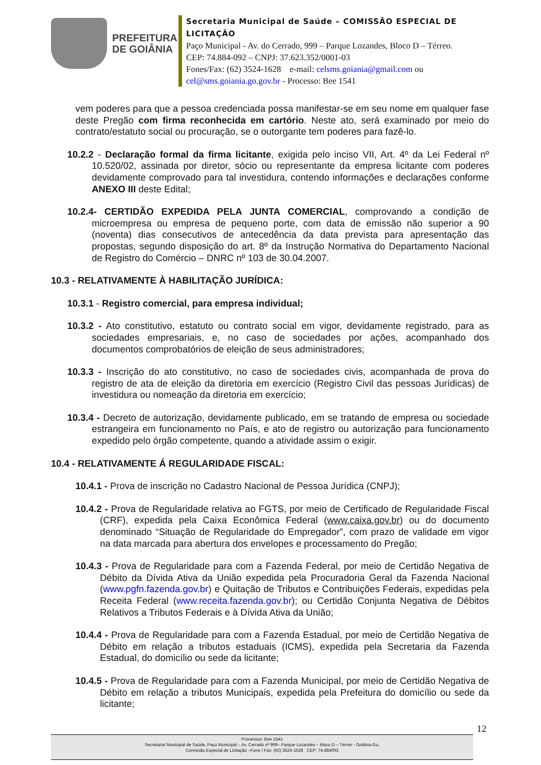PREFEITURA
DE GOIÂNIA
Secretaria Municipal de Saúde – COMISSÃO ESPECIAL DE LICITAÇÃO
Paço Municipal - Av. do Cerrado, 999 – Parque Lozandes, Bloco D – Térreo. CEP: 74.884-092 – CNPJ: 37.623.352/0001-03
Fones/Fax: (62) 3524-1628 e-mail: celsms.goiania@gmail.com ou cel@sms.goiania.go.gov.br - Processo: Bee 1541
vem poderes para que a pessoa credenciada possa manifestar-se em seu nome em qualquer fase deste Pregão com firma reconhecida em cartório. Neste ato, será examinado por meio do contrato/estatuto social ou procuração, se o outorgante tem poderes para fazê-lo.
10.2.2 - Declaração formal da firma licitante, exigida pelo inciso VII, Art. 4º da Lei Federal nº 10.520/02, assinada por diretor, sócio ou representante da empresa licitante com poderes devidamente comprovado para tal investidura, contendo informações e declarações conforme ANEXO III deste Edital;
10.2.4- CERTIDÃO EXPEDIDA PELA JUNTA COMERCIAL, comprovando a condição de microempresa ou empresa de pequeno porte, com data de emissão não superior a 90 (noventa) dias consecutivos de antecedência da data prevista para apresentação das propostas, segundo disposição do art. 8º da Instrução Normativa do Departamento Nacional de Registro do Comércio – DNRC nº 103 de 30.04.2007.
10.3 - RELATIVAMENTE À HABILITAÇÃO JURÍDICA:
10.3.1 - Registro comercial, para empresa individual;
10.3.2 - Ato constitutivo, estatuto ou contrato social em vigor, devidamente registrado, para as sociedades empresariais, e, no caso de sociedades por ações, acompanhado dos documentos comprobatórios de eleição de seus administradores;
10.3.3 - Inscrição do ato constitutivo, no caso de sociedades civis, acompanhada de prova do registro de ata de eleição da diretoria em exercício (Registro Civil das pessoas Jurídicas) de investidura ou nomeação da diretoria em exercício;
10.3.4 - Decreto de autorização, devidamente publicado, em se tratando de empresa ou sociedade estrangeira em funcionamento no País, e ato de registro ou autorização para funcionamento expedido pelo órgão competente, quando a atividade assim o exigir.
10.4 - RELATIVAMENTE Á REGULARIDADE FISCAL:
10.4.1 - Prova de inscrição no Cadastro Nacional de Pessoa Jurídica (CNPJ);
10.4.2 - Prova de Regularidade relativa ao FGTS, por meio de Certificado de Regularidade Fiscal (CRF), expedida pela Caixa Econômica Federal (www.caixa.gov.br) ou do documento denominado “Situação de Regularidade do Empregador”, com prazo de validade em vigor na data marcada para abertura dos envelopes e processamento do Pregão;
10.4.3 - Prova de Regularidade para com a Fazenda Federal, por meio de Certidão Negativa de Débito da Dívida Ativa da União expedida pela Procuradoria Geral da Fazenda Nacional (www.pgfn.fazenda.gov.br) e Quitação de Tributos e Contribuições Federais, expedidas pela Receita Federal (www.receita.fazenda.gov.br); ou Certidão Conjunta Negativa de Débitos Relativos a Tributos Federais e à Dívida Ativa da União;
10.4.4 - Prova de Regularidade para com a Fazenda Estadual, por meio de Certidão Negativa de Débito em relação a tributos estaduais (ICMS), expedida pela Secretaria da Fazenda Estadual, do domicílio ou sede da licitante;
10.4.5 - Prova de Regularidade para com a Fazenda Municipal, por meio de Certidão Negativa de Débito em relação a tributos Municipais, expedida pela Prefeitura do domicílio ou sede da licitante;
12
Processos: Bee 1541
Secretaria/ Municipal de Saúde, Paço Municipal – Av. Cerrado nº 999– Parque Lozandes – bloco D – Térreo - Goiânia-Go.
Comissão Especial de Licitação –Fone / Fax: (62) 3524-1628 CEP: 74.884092